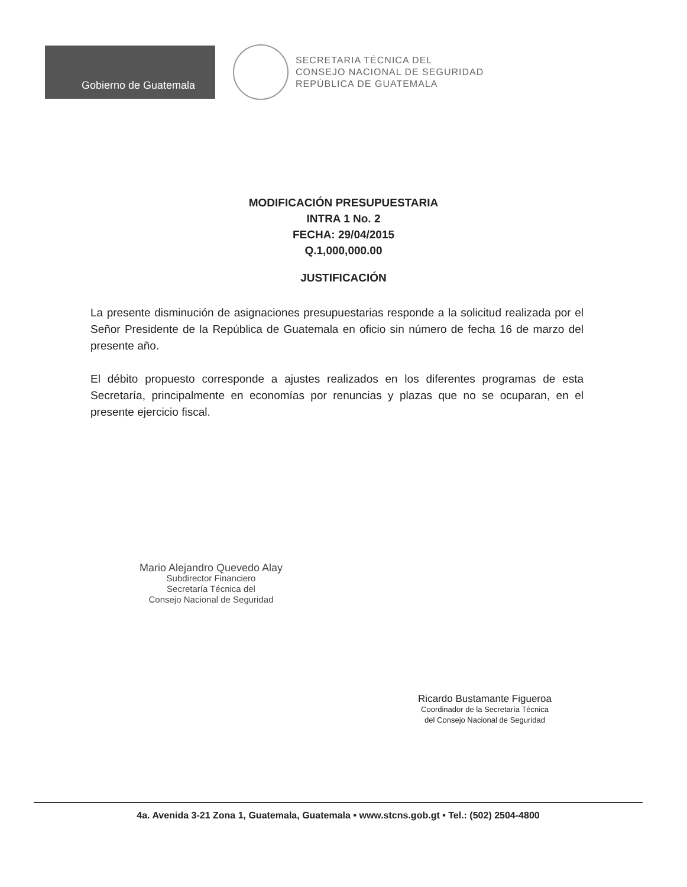Gobierno de Guatemala
SECRETARIA TÉCNICA DEL
CONSEJO NACIONAL DE SEGURIDAD
REPÚBLICA DE GUATEMALA
MODIFICACIÓN PRESUPUESTARIA
INTRA 1 No. 2
FECHA: 29/04/2015
Q.1,000,000.00
JUSTIFICACIÓN
La presente disminución de asignaciones presupuestarias responde a la solicitud realizada por el Señor Presidente de la República de Guatemala en oficio sin número de fecha 16 de marzo del presente año.
El débito propuesto corresponde a ajustes realizados en los diferentes programas de esta Secretaría, principalmente en economías por renuncias y plazas que no se ocuparan, en el presente ejercicio fiscal.
Mario Alejandro Quevedo Alay
Subdirector Financiero
Secretaría Técnica del
Consejo Nacional de Seguridad
Ricardo Bustamante Figueroa
Coordinador de la Secretaría Técnica
del Consejo Nacional de Seguridad
4a. Avenida 3-21 Zona 1, Guatemala, Guatemala • www.stcns.gob.gt • Tel.: (502) 2504-4800